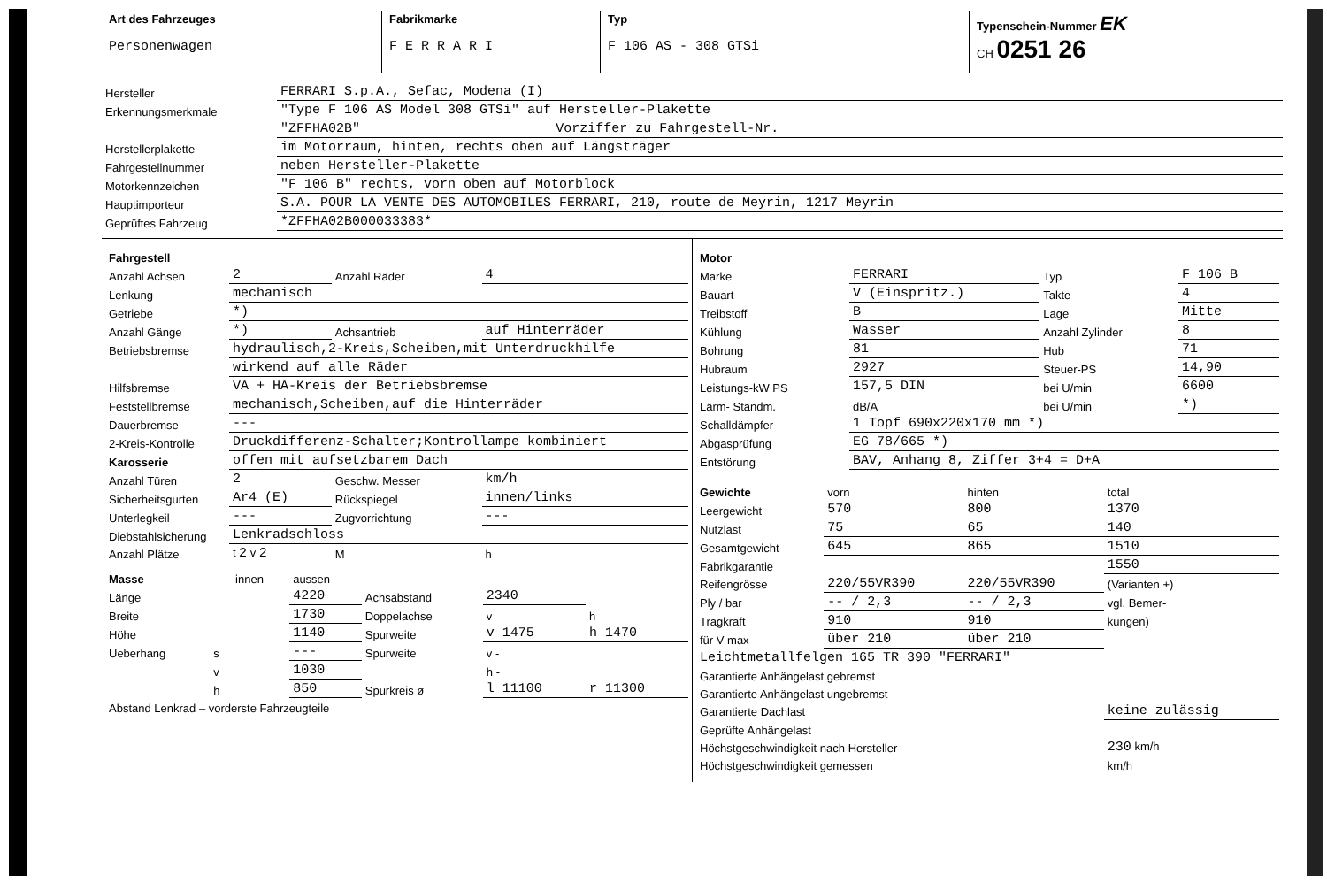Art des Fahrzeuges
Personenwagen
Fabrikmarke
F E R R A R I
Typ
F 106 AS - 308 GTSi
Typenschein-Nummer EK
CH 0251 26
| Hersteller | FERRARI S.p.A., Sefac, Modena (I) | |
| Erkennungsmerkmale | "Type F 106 AS Model 308 GTSi" auf Hersteller-Plakette | |
| | "ZFFHA02B" | Vorziffer zu Fahrgestell-Nr. |
| Herstellerplakette | im Motorraum, hinten, rechts oben auf Längsträger | |
| Fahrgestellnummer | neben Hersteller-Plakette | |
| Motorkennzeichen | "F 106 B" rechts, vorn oben auf Motorblock | |
| Hauptimporteur | S.A. POUR LA VENTE DES AUTOMOBILES FERRARI, 210, route de Meyrin, 1217 Meyrin | |
| Geprüftes Fahrzeug | *ZFFHA02B000033383* | |
| Fahrgestell | | | |
| Anzahl Achsen | 2 | Anzahl Räder | 4 |
| Lenkung | mechanisch | | |
| Getriebe | *) | | |
| Anzahl Gänge | *) | Achsantrieb | auf Hinterräder |
| Betriebsbremse | hydraulisch,2-Kreis,Scheiben,mit Unterdruckhilfe | | |
| | wirkend auf alle Räder | | |
| Hilfsbremse | VA + HA-Kreis der Betriebsbremse | | |
| Feststellbremse | mechanisch,Scheiben,auf die Hinterräder | | |
| Dauerbremse | --- | | |
| 2-Kreis-Kontrolle | Druckdifferenz-Schalter;Kontrollampe kombiniert | | |
| Karosserie | offen mit aufsetzbarem Dach | | |
| Anzahl Türen | 2 | Geschw. Messer | km/h |
| Sicherheitsgurten | Ar4 (E) | Rückspiegel | innen/links |
| Unterlegkeil | --- | Zugvorrichtung | --- |
| Diebstahlsicherung | Lenkradschloss | | |
| Anzahl Plätze | t 2 v 2 | M | h |
| Masse | | innen | aussen | | | |
| Länge | | | 4220 | Achsabstand | 2340 | |
| Breite | | | 1730 | Doppelachse | v | h |
| Höhe | | | 1140 | Spurweite | v 1475 | h 1470 |
| Ueberhang | s | | --- | Spurweite | v - | |
| | v | | 1030 | | h - | |
| | h | | 850 | Spurkreis ø | l 11100 | r 11300 |
| Abstand Lenkrad – vorderste Fahrzeugteile | | | | | | |
| Motor | | | |
| Marke | FERRARI | Typ | F 106 B |
| Bauart | V (Einspritz.) | Takte | 4 |
| Treibstoff | B | Lage | Mitte |
| Kühlung | Wasser | Anzahl Zylinder | 8 |
| Bohrung | 81 | Hub | 71 |
| Hubraum | 2927 | Steuer-PS | 14,90 |
| Leistungs-kW PS | 157,5 DIN | bei U/min | 6600 |
| Lärm- Standm. | dB/A | bei U/min | *) |
| Schalldämpfer | 1 Topf 690x220x170 mm *) | | |
| Abgasprüfung | EG 78/665 *) | | |
| Entstörung | BAV, Anhang 8, Ziffer 3+4 = D+A | | |
| Gewichte | vorn | hinten | total |
| Leergewicht | 570 | 800 | 1370 |
| Nutzlast | 75 | 65 | 140 |
| Gesamtgewicht | 645 | 865 | 1510 |
| Fabrikgarantie | | | 1550 |
| Reifengrösse | 220/55VR390 | 220/55VR390 | (Varianten +) |
| Ply / bar | -- / 2,3 | -- / 2,3 | vgl. Bemer- |
| Tragkraft | 910 | 910 | kungen) |
| für V max | über 210 | über 210 | |
| Leichtmetallfelgen 165 TR 390 "FERRARI" | | | |
| Garantierte Anhängelast gebremst | | | |
| Garantierte Anhängelast ungebremst | | | |
| Garantierte Dachlast | | | keine zulässig |
| Geprüfte Anhängelast | | | |
| Höchstgeschwindigkeit nach Hersteller | | | 230 km/h |
| Höchstgeschwindigkeit gemessen | | | km/h |